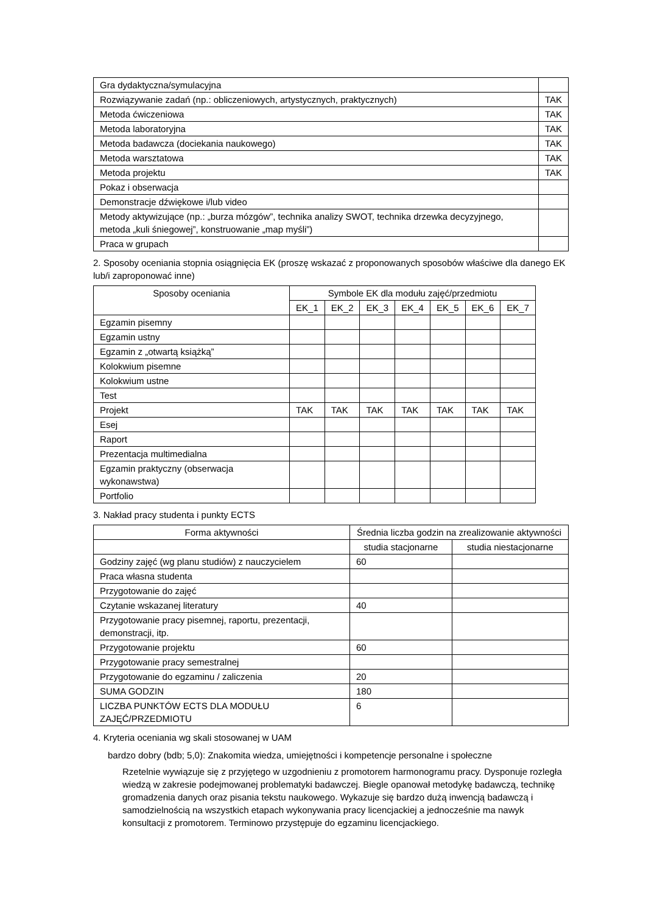| Gra dydaktyczna/symulacyjna | |
| Rozwiązywanie zadań (np.: obliczeniowych, artystycznych, praktycznych) | TAK |
| Metoda ćwiczeniowa | TAK |
| Metoda laboratoryjna | TAK |
| Metoda badawcza (dociekania naukowego) | TAK |
| Metoda warsztatowa | TAK |
| Metoda projektu | TAK |
| Pokaz i obserwacja | |
| Demonstracje dźwiękowe i/lub video | |
| Metody aktywizujące (np.: „burza mózgów”, technika analizy SWOT, technika drzewka decyzyjnego, metoda „kuli śniegowej”, konstruowanie „map myśli”) | |
| Praca w grupach | |
2. Sposoby oceniania stopnia osiągnięcia EK (proszę wskazać z proponowanych sposobów właściwe dla danego EK lub/i zaproponować inne)
| Sposoby oceniania | Symbole EK dla modułu zajęć/przedmiotu | | | | | | |
| --- | --- | --- | --- | --- | --- | --- | --- |
| | EK_1 | EK_2 | EK_3 | EK_4 | EK_5 | EK_6 | EK_7 |
| Egzamin pisemny | | | | | | | |
| Egzamin ustny | | | | | | | |
| Egzamin z „otwartą książką” | | | | | | | |
| Kolokwium pisemne | | | | | | | |
| Kolokwium ustne | | | | | | | |
| Test | | | | | | | |
| Projekt | TAK | TAK | TAK | TAK | TAK | TAK | TAK |
| Esej | | | | | | | |
| Raport | | | | | | | |
| Prezentacja multimedialna | | | | | | | |
| Egzamin praktyczny (obserwacja wykonawstwa) | | | | | | | |
| Portfolio | | | | | | | |
3. Nakład pracy studenta i punkty ECTS
| Forma aktywności | Średnia liczba godzin na zrealizowanie aktywności | |
| --- | --- | --- |
| | studia stacjonarne | studia niestacjonarne |
| Godziny zajęć (wg planu studiów) z nauczycielem | 60 | |
| Praca własna studenta | | |
| Przygotowanie do zajęć | | |
| Czytanie wskazanej literatury | 40 | |
| Przygotowanie pracy pisemnej, raportu, prezentacji, demonstracji, itp. | | |
| Przygotowanie projektu | 60 | |
| Przygotowanie pracy semestralnej | | |
| Przygotowanie do egzaminu / zaliczenia | 20 | |
| SUMA GODZIN | 180 | |
| LICZBA PUNKTÓW ECTS DLA MODUŁU ZAJĘĆ/PRZEDMIOTU | 6 | |
4. Kryteria oceniania wg skali stosowanej w UAM
bardzo dobry (bdb; 5,0): Znakomita wiedza, umiejętności i kompetencje personalne i społeczne
Rzetelnie wywiązuje się z przyjętego w uzgodnieniu z promotorem harmonogramu pracy. Dysponuje rozległa wiedzą w zakresie podejmowanej problematyki badawczej. Biegle opanował metodykę badawczą, technikę gromadzenia danych oraz pisania tekstu naukowego. Wykazuje się bardzo dużą inwencją badawczą i samodzielnością na wszystkich etapach wykonywania pracy licencjackiej a jednocześnie ma nawyk konsultacji z promotorem. Terminowo przystępuje do egzaminu licencjackiego.